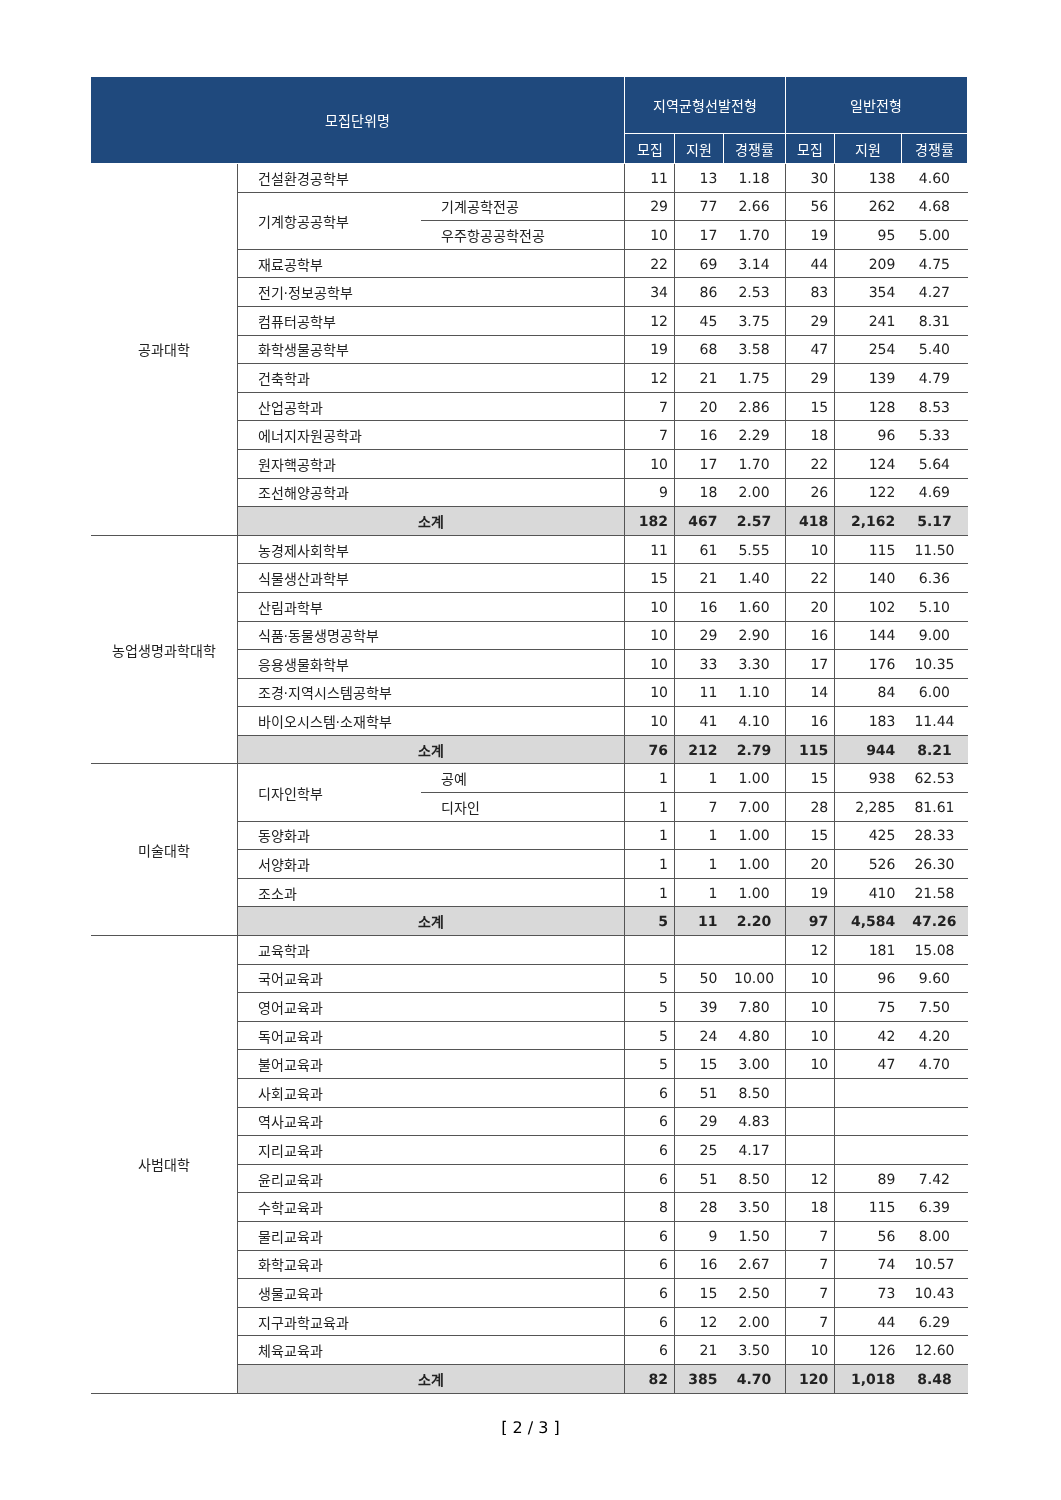| 모집단위명 | | | 지역균형선발전형 | | | 일반전형 | | |
| --- | --- | --- | --- | --- | --- | --- | --- | --- |
| | | | 모집 | 지원 | 경쟁률 | 모집 | 지원 | 경쟁률 |
| 공과대학 | 건설환경공학부 | | 11 | 13 | 1.18 | 30 | 138 | 4.60 |
| | 기계항공공학부 | 기계공학전공 | 29 | 77 | 2.66 | 56 | 262 | 4.68 |
| | | 우주항공공학전공 | 10 | 17 | 1.70 | 19 | 95 | 5.00 |
| | 재료공학부 | | 22 | 69 | 3.14 | 44 | 209 | 4.75 |
| | 전기·정보공학부 | | 34 | 86 | 2.53 | 83 | 354 | 4.27 |
| | 컴퓨터공학부 | | 12 | 45 | 3.75 | 29 | 241 | 8.31 |
| | 화학생물공학부 | | 19 | 68 | 3.58 | 47 | 254 | 5.40 |
| | 건축학과 | | 12 | 21 | 1.75 | 29 | 139 | 4.79 |
| | 산업공학과 | | 7 | 20 | 2.86 | 15 | 128 | 8.53 |
| | 에너지자원공학과 | | 7 | 16 | 2.29 | 18 | 96 | 5.33 |
| | 원자핵공학과 | | 10 | 17 | 1.70 | 22 | 124 | 5.64 |
| | 조선해양공학과 | | 9 | 18 | 2.00 | 26 | 122 | 4.69 |
| | 소계 | | 182 | 467 | 2.57 | 418 | 2,162 | 5.17 |
| 농업생명과학대학 | 농경제사회학부 | | 11 | 61 | 5.55 | 10 | 115 | 11.50 |
| | 식물생산과학부 | | 15 | 21 | 1.40 | 22 | 140 | 6.36 |
| | 산림과학부 | | 10 | 16 | 1.60 | 20 | 102 | 5.10 |
| | 식품·동물생명공학부 | | 10 | 29 | 2.90 | 16 | 144 | 9.00 |
| | 응용생물화학부 | | 10 | 33 | 3.30 | 17 | 176 | 10.35 |
| | 조경·지역시스템공학부 | | 10 | 11 | 1.10 | 14 | 84 | 6.00 |
| | 바이오시스템·소재학부 | | 10 | 41 | 4.10 | 16 | 183 | 11.44 |
| | 소계 | | 76 | 212 | 2.79 | 115 | 944 | 8.21 |
| 미술대학 | 디자인학부 | 공예 | 1 | 1 | 1.00 | 15 | 938 | 62.53 |
| | | 디자인 | 1 | 7 | 7.00 | 28 | 2,285 | 81.61 |
| | 동양화과 | | 1 | 1 | 1.00 | 15 | 425 | 28.33 |
| | 서양화과 | | 1 | 1 | 1.00 | 20 | 526 | 26.30 |
| | 조소과 | | 1 | 1 | 1.00 | 19 | 410 | 21.58 |
| | 소계 | | 5 | 11 | 2.20 | 97 | 4,584 | 47.26 |
| 사범대학 | 교육학과 | | | | | 12 | 181 | 15.08 |
| | 국어교육과 | | 5 | 50 | 10.00 | 10 | 96 | 9.60 |
| | 영어교육과 | | 5 | 39 | 7.80 | 10 | 75 | 7.50 |
| | 독어교육과 | | 5 | 24 | 4.80 | 10 | 42 | 4.20 |
| | 불어교육과 | | 5 | 15 | 3.00 | 10 | 47 | 4.70 |
| | 사회교육과 | | 6 | 51 | 8.50 | | | |
| | 역사교육과 | | 6 | 29 | 4.83 | | | |
| | 지리교육과 | | 6 | 25 | 4.17 | | | |
| | 윤리교육과 | | 6 | 51 | 8.50 | 12 | 89 | 7.42 |
| | 수학교육과 | | 8 | 28 | 3.50 | 18 | 115 | 6.39 |
| | 물리교육과 | | 6 | 9 | 1.50 | 7 | 56 | 8.00 |
| | 화학교육과 | | 6 | 16 | 2.67 | 7 | 74 | 10.57 |
| | 생물교육과 | | 6 | 15 | 2.50 | 7 | 73 | 10.43 |
| | 지구과학교육과 | | 6 | 12 | 2.00 | 7 | 44 | 6.29 |
| | 체육교육과 | | 6 | 21 | 3.50 | 10 | 126 | 12.60 |
| | 소계 | | 82 | 385 | 4.70 | 120 | 1,018 | 8.48 |
[ 2 / 3 ]